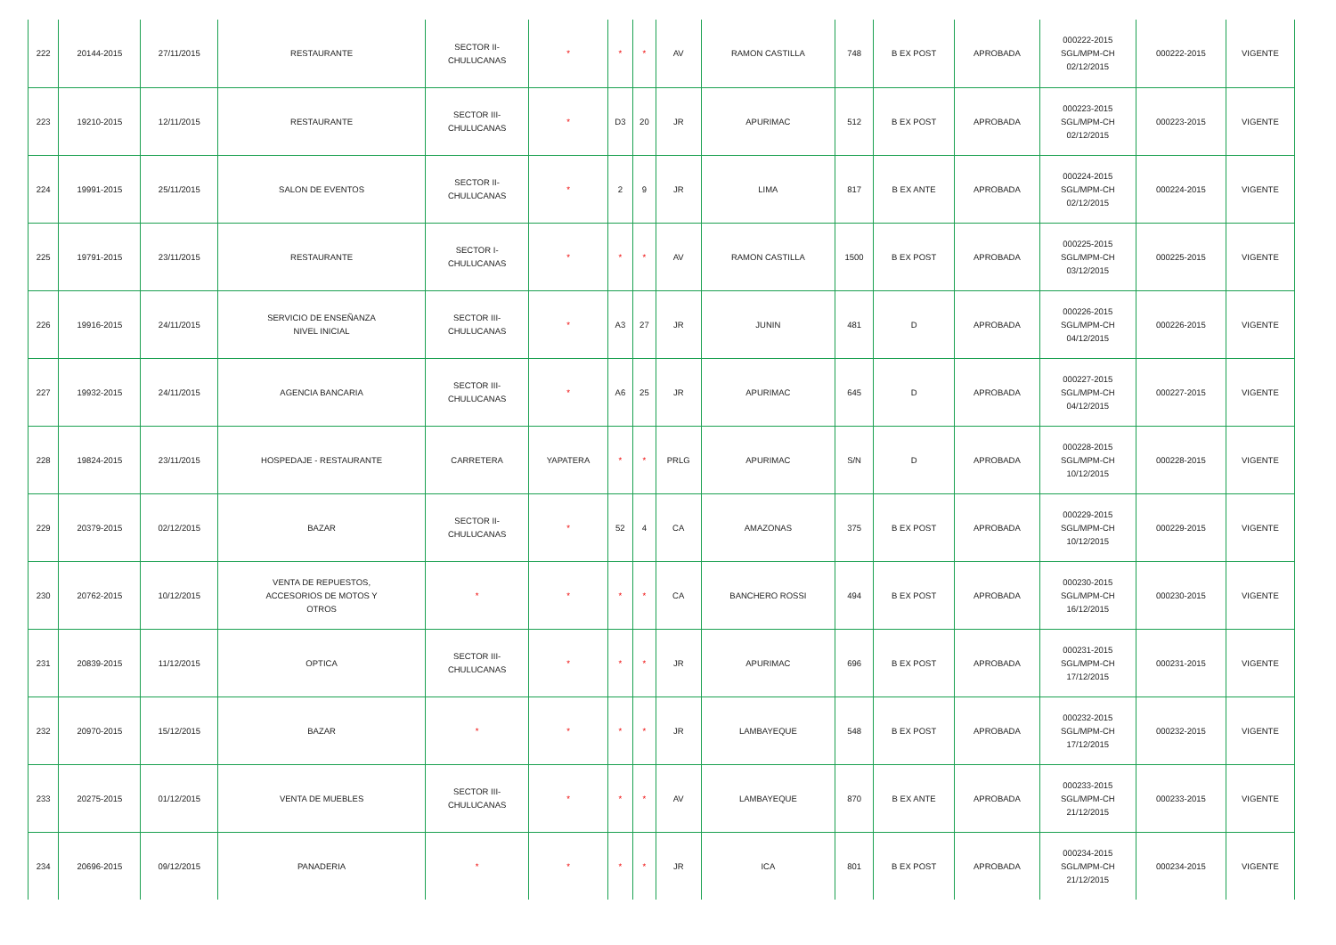| 222 | 20144-2015 | 27/11/2015 | RESTAURANTE | SECTOR II- CHULUCANAS | * | * | * | AV | RAMON CASTILLA | 748 | B EX POST | APROBADA | 000222-2015 SGL/MPM-CH 02/12/2015 | 000222-2015 | VIGENTE |
| 223 | 19210-2015 | 12/11/2015 | RESTAURANTE | SECTOR III- CHULUCANAS | * | D3 | 20 | JR | APURIMAC | 512 | B EX POST | APROBADA | 000223-2015 SGL/MPM-CH 02/12/2015 | 000223-2015 | VIGENTE |
| 224 | 19991-2015 | 25/11/2015 | SALON DE EVENTOS | SECTOR II- CHULUCANAS | * | 2 | 9 | JR | LIMA | 817 | B EX ANTE | APROBADA | 000224-2015 SGL/MPM-CH 02/12/2015 | 000224-2015 | VIGENTE |
| 225 | 19791-2015 | 23/11/2015 | RESTAURANTE | SECTOR I- CHULUCANAS | * | * | * | AV | RAMON CASTILLA | 1500 | B EX POST | APROBADA | 000225-2015 SGL/MPM-CH 03/12/2015 | 000225-2015 | VIGENTE |
| 226 | 19916-2015 | 24/11/2015 | SERVICIO DE ENSEÑANZA NIVEL INICIAL | SECTOR III- CHULUCANAS | * | A3 | 27 | JR | JUNIN | 481 | D | APROBADA | 000226-2015 SGL/MPM-CH 04/12/2015 | 000226-2015 | VIGENTE |
| 227 | 19932-2015 | 24/11/2015 | AGENCIA BANCARIA | SECTOR III- CHULUCANAS | * | A6 | 25 | JR | APURIMAC | 645 | D | APROBADA | 000227-2015 SGL/MPM-CH 04/12/2015 | 000227-2015 | VIGENTE |
| 228 | 19824-2015 | 23/11/2015 | HOSPEDAJE - RESTAURANTE | CARRETERA | YAPATERA | * | * | PRLG | APURIMAC | S/N | D | APROBADA | 000228-2015 SGL/MPM-CH 10/12/2015 | 000228-2015 | VIGENTE |
| 229 | 20379-2015 | 02/12/2015 | BAZAR | SECTOR II- CHULUCANAS | * | 52 | 4 | CA | AMAZONAS | 375 | B EX POST | APROBADA | 000229-2015 SGL/MPM-CH 10/12/2015 | 000229-2015 | VIGENTE |
| 230 | 20762-2015 | 10/12/2015 | VENTA DE REPUESTOS, ACCESORIOS DE MOTOS Y OTROS | * | * | * | * | CA | BANCHERO ROSSI | 494 | B EX POST | APROBADA | 000230-2015 SGL/MPM-CH 16/12/2015 | 000230-2015 | VIGENTE |
| 231 | 20839-2015 | 11/12/2015 | OPTICA | SECTOR III- CHULUCANAS | * | * | * | JR | APURIMAC | 696 | B EX POST | APROBADA | 000231-2015 SGL/MPM-CH 17/12/2015 | 000231-2015 | VIGENTE |
| 232 | 20970-2015 | 15/12/2015 | BAZAR | * | * | * | * | JR | LAMBAYEQUE | 548 | B EX POST | APROBADA | 000232-2015 SGL/MPM-CH 17/12/2015 | 000232-2015 | VIGENTE |
| 233 | 20275-2015 | 01/12/2015 | VENTA DE MUEBLES | SECTOR III- CHULUCANAS | * | * | * | AV | LAMBAYEQUE | 870 | B EX ANTE | APROBADA | 000233-2015 SGL/MPM-CH 21/12/2015 | 000233-2015 | VIGENTE |
| 234 | 20696-2015 | 09/12/2015 | PANADERIA | * | * | * | * | JR | ICA | 801 | B EX POST | APROBADA | 000234-2015 SGL/MPM-CH 21/12/2015 | 000234-2015 | VIGENTE |